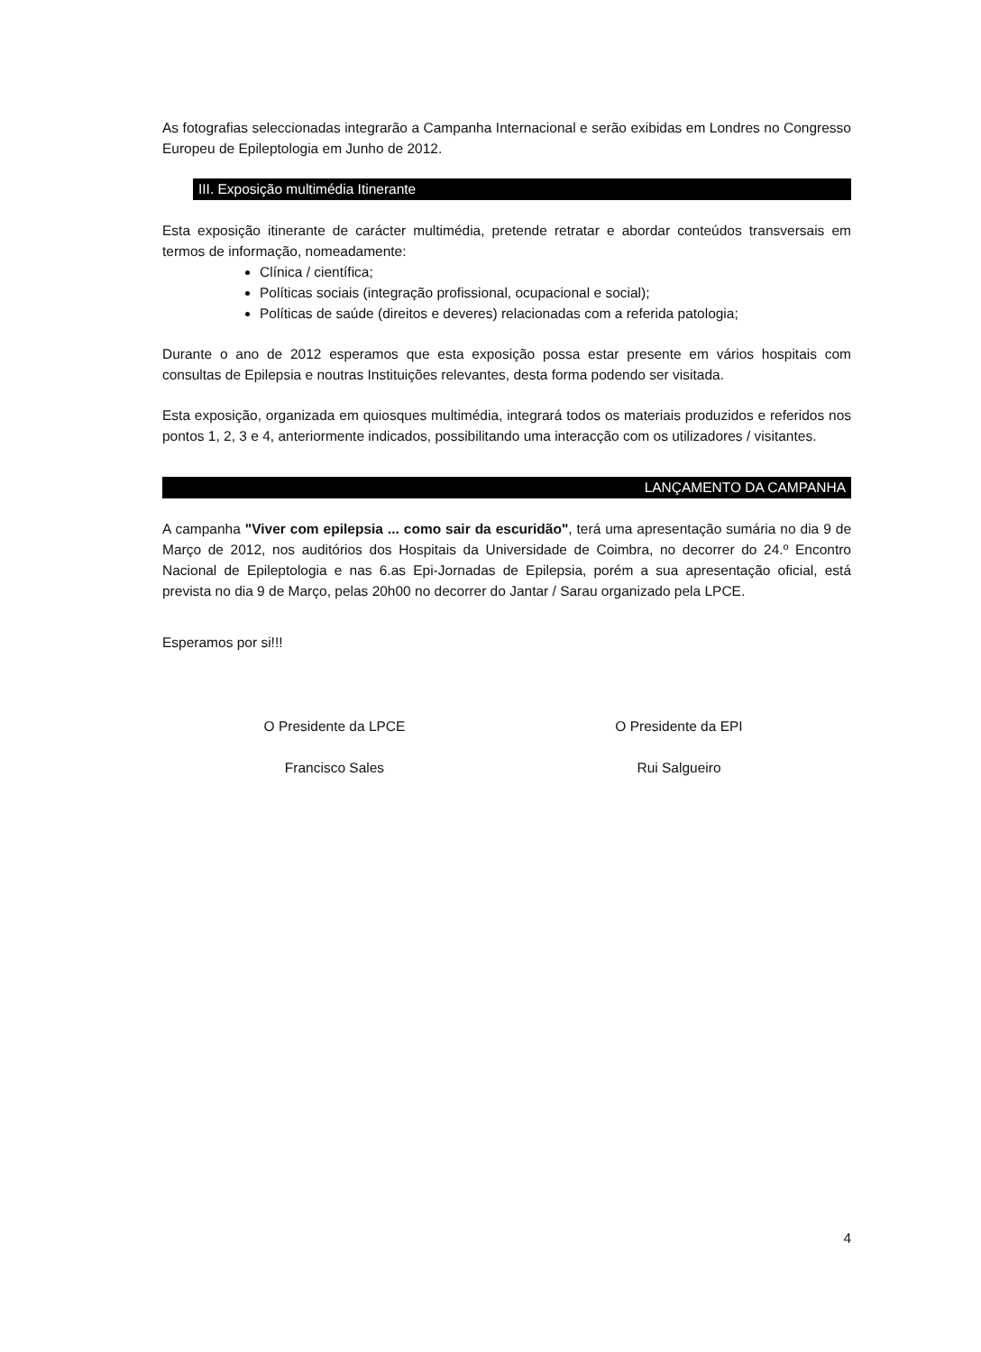As fotografias seleccionadas integrarão a Campanha Internacional e serão exibidas em Londres no Congresso Europeu de Epileptologia em Junho de 2012.
III. Exposição multimédia Itinerante
Esta exposição itinerante de carácter multimédia, pretende retratar e abordar conteúdos transversais em termos de informação, nomeadamente:
Clínica / científica;
Políticas sociais (integração profissional, ocupacional e social);
Políticas de saúde (direitos e deveres) relacionadas com a referida patologia;
Durante o ano de 2012 esperamos que esta exposição possa estar presente em vários hospitais com consultas de Epilepsia e noutras Instituições relevantes, desta forma podendo ser visitada.
Esta exposição, organizada em quiosques multimédia, integrará todos os materiais produzidos e referidos nos pontos 1, 2, 3 e 4, anteriormente indicados, possibilitando uma interacção com os utilizadores / visitantes.
LANÇAMENTO DA CAMPANHA
A campanha "Viver com epilepsia ... como sair da escuridão", terá uma apresentação sumária no dia 9 de Março de 2012, nos auditórios dos Hospitais da Universidade de Coimbra, no decorrer do 24.º Encontro Nacional de Epileptologia e nas 6.as Epi-Jornadas de Epilepsia, porém a sua apresentação oficial, está prevista no dia 9 de Março, pelas 20h00 no decorrer do Jantar / Sarau organizado pela LPCE.
Esperamos por si!!!
O Presidente da LPCE
Francisco Sales
O Presidente da EPI
Rui Salgueiro
4